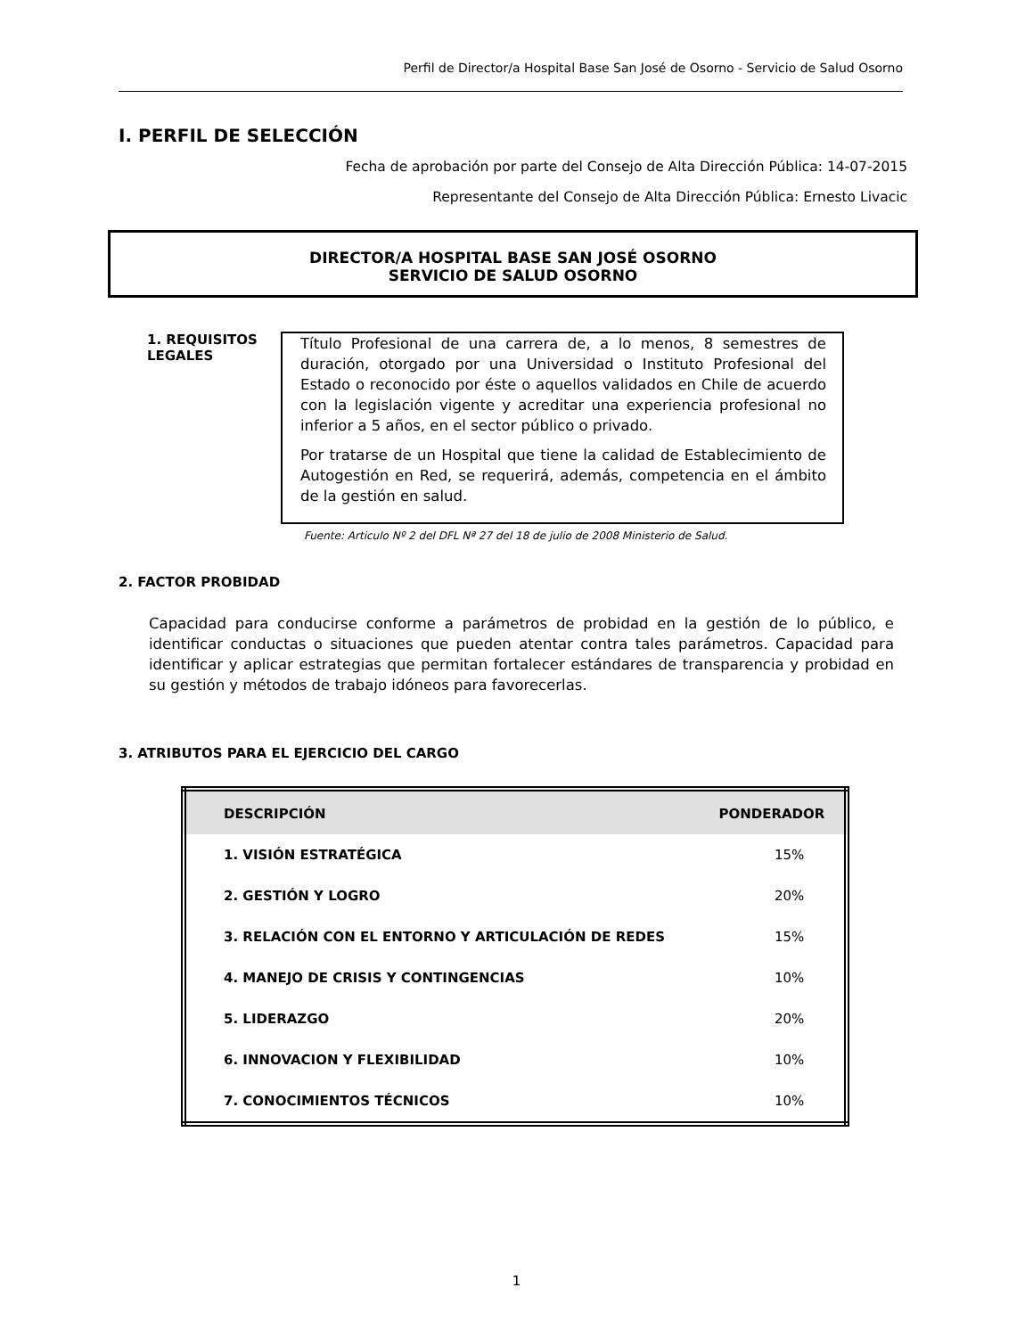Perfil de Director/a Hospital Base San José de Osorno - Servicio de Salud Osorno
I. PERFIL DE SELECCIÓN
Fecha de aprobación por parte del Consejo de Alta Dirección Pública: 14-07-2015
Representante del Consejo de Alta Dirección Pública: Ernesto Livacic
DIRECTOR/A HOSPITAL BASE SAN JOSÉ OSORNO
SERVICIO DE SALUD OSORNO
1. REQUISITOS LEGALES
Título Profesional de una carrera de, a lo menos, 8 semestres de duración, otorgado por una Universidad o Instituto Profesional del Estado o reconocido por éste o aquellos validados en Chile de acuerdo con la legislación vigente y acreditar una experiencia profesional no inferior a 5 años, en el sector público o privado.
Por tratarse de un Hospital que tiene la calidad de Establecimiento de Autogestión en Red, se requerirá, además, competencia en el ámbito de la gestión en salud.
Fuente: Articulo Nº 2 del DFL Nª 27 del 18 de julio de 2008 Ministerio de Salud.
2. FACTOR PROBIDAD
Capacidad para conducirse conforme a parámetros de probidad en la gestión de lo público, e identificar conductas o situaciones que pueden atentar contra tales parámetros. Capacidad para identificar y aplicar estrategias que permitan fortalecer estándares de transparencia y probidad en su gestión y métodos de trabajo idóneos para favorecerlas.
3. ATRIBUTOS PARA EL EJERCICIO DEL CARGO
| DESCRIPCIÓN | PONDERADOR |
| --- | --- |
| 1. VISIÓN ESTRATÉGICA | 15% |
| 2. GESTIÓN Y LOGRO | 20% |
| 3. RELACIÓN CON EL ENTORNO Y ARTICULACIÓN DE REDES | 15% |
| 4. MANEJO DE CRISIS Y CONTINGENCIAS | 10% |
| 5. LIDERAZGO | 20% |
| 6. INNOVACION Y FLEXIBILIDAD | 10% |
| 7. CONOCIMIENTOS TÉCNICOS | 10% |
1